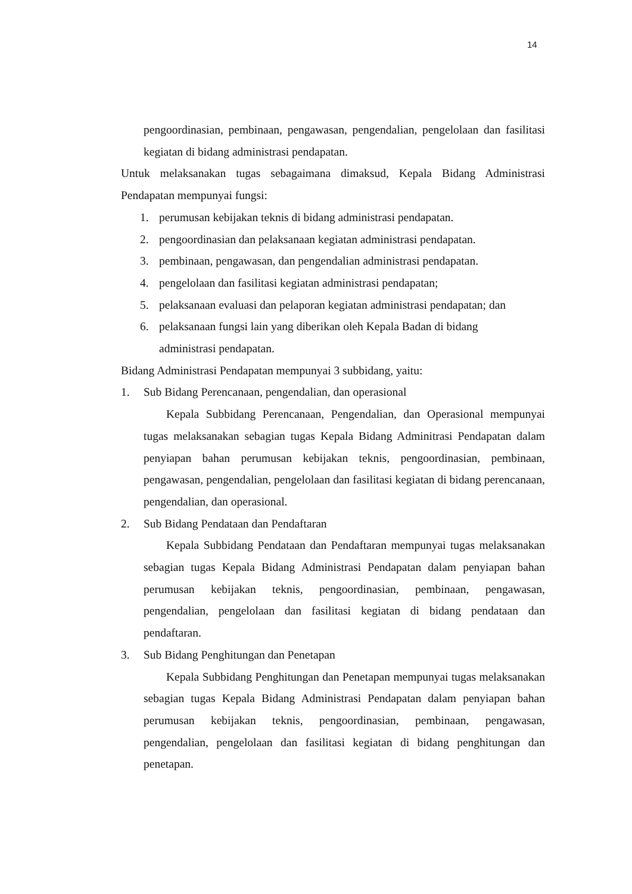14
pengoordinasian, pembinaan, pengawasan, pengendalian, pengelolaan dan fasilitasi kegiatan di bidang administrasi pendapatan.
Untuk melaksanakan tugas sebagaimana dimaksud, Kepala Bidang Administrasi Pendapatan mempunyai fungsi:
1. perumusan kebijakan teknis di bidang administrasi pendapatan.
2. pengoordinasian dan pelaksanaan kegiatan administrasi pendapatan.
3. pembinaan, pengawasan, dan pengendalian administrasi pendapatan.
4. pengelolaan dan fasilitasi kegiatan administrasi pendapatan;
5. pelaksanaan evaluasi dan pelaporan kegiatan administrasi pendapatan; dan
6. pelaksanaan fungsi lain yang diberikan oleh Kepala Badan di bidang
administrasi pendapatan.
Bidang Administrasi Pendapatan mempunyai 3 subbidang, yaitu:
1. Sub Bidang Perencanaan, pengendalian, dan operasional
Kepala Subbidang Perencanaan, Pengendalian, dan Operasional mempunyai tugas melaksanakan sebagian tugas Kepala Bidang Adminitrasi Pendapatan dalam penyiapan bahan perumusan kebijakan teknis, pengoordinasian, pembinaan, pengawasan, pengendalian, pengelolaan dan fasilitasi kegiatan di bidang perencanaan, pengendalian, dan operasional.
2. Sub Bidang Pendataan dan Pendaftaran
Kepala Subbidang Pendataan dan Pendaftaran mempunyai tugas melaksanakan sebagian tugas Kepala Bidang Administrasi Pendapatan dalam penyiapan bahan perumusan kebijakan teknis, pengoordinasian, pembinaan, pengawasan, pengendalian, pengelolaan dan fasilitasi kegiatan di bidang pendataan dan pendaftaran.
3. Sub Bidang Penghitungan dan Penetapan
Kepala Subbidang Penghitungan dan Penetapan mempunyai tugas melaksanakan sebagian tugas Kepala Bidang Administrasi Pendapatan dalam penyiapan bahan perumusan kebijakan teknis, pengoordinasian, pembinaan, pengawasan, pengendalian, pengelolaan dan fasilitasi kegiatan di bidang penghitungan dan penetapan.